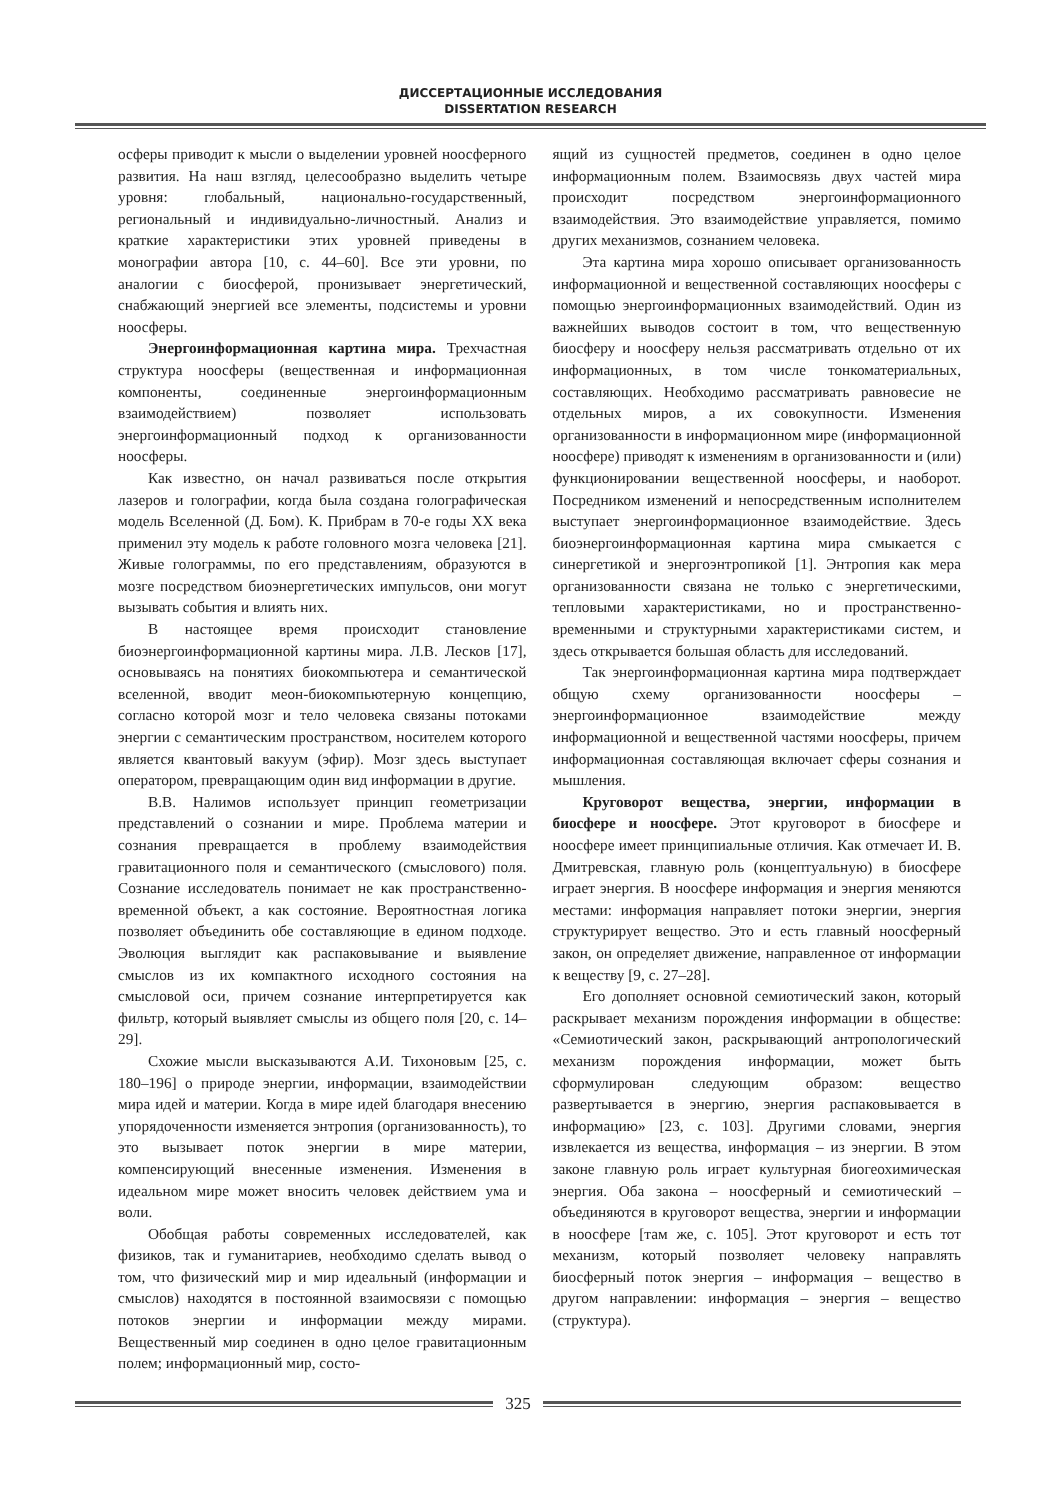ДИССЕРТАЦИОННЫЕ ИССЛЕДОВАНИЯ
DISSERTATION RESEARCH
осферы приводит к мысли о выделении уровней ноосферного развития. На наш взгляд, целесообразно выделить четыре уровня: глобальный, национально-государственный, региональный и индивидуально-личностный. Анализ и краткие характеристики этих уровней приведены в монографии автора [10, с. 44–60]. Все эти уровни, по аналогии с биосферой, пронизывает энергетический, снабжающий энергией все элементы, подсистемы и уровни ноосферы.
Энергоинформационная картина мира. Трехчастная структура ноосферы (вещественная и информационная компоненты, соединенные энергоинформационным взаимодействием) позволяет использовать энергоинформационный подход к организованности ноосферы.
Как известно, он начал развиваться после открытия лазеров и голографии, когда была создана голографическая модель Вселенной (Д. Бом). К. Прибрам в 70-е годы XX века применил эту модель к работе головного мозга человека [21]. Живые голограммы, по его представлениям, образуются в мозге посредством биоэнергетических импульсов, они могут вызывать события и влиять них.
В настоящее время происходит становление биоэнергоинформационной картины мира. Л.В. Лесков [17], основываясь на понятиях биокомпьютера и семантической вселенной, вводит меон-биокомпьютерную концепцию, согласно которой мозг и тело человека связаны потоками энергии с семантическим пространством, носителем которого является квантовый вакуум (эфир). Мозг здесь выступает оператором, превращающим один вид информации в другие.
В.В. Налимов использует принцип геометризации представлений о сознании и мире. Проблема материи и сознания превращается в проблему взаимодействия гравитационного поля и семантического (смыслового) поля. Сознание исследователь понимает не как пространственно-временной объект, а как состояние. Вероятностная логика позволяет объединить обе составляющие в едином подходе. Эволюция выглядит как распаковывание и выявление смыслов из их компактного исходного состояния на смысловой оси, причем сознание интерпретируется как фильтр, который выявляет смыслы из общего поля [20, с. 14–29].
Схожие мысли высказываются А.И. Тихоновым [25, с. 180–196] о природе энергии, информации, взаимодействии мира идей и материи. Когда в мире идей благодаря внесению упорядоченности изменяется энтропия (организованность), то это вызывает поток энергии в мире материи, компенсирующий внесенные изменения. Изменения в идеальном мире может вносить человек действием ума и воли.
Обобщая работы современных исследователей, как физиков, так и гуманитариев, необходимо сделать вывод о том, что физический мир и мир идеальный (информации и смыслов) находятся в постоянной взаимосвязи с помощью потоков энергии и информации между мирами. Вещественный мир соединен в одно целое гравитационным полем; информационный мир, состо-
ящий из сущностей предметов, соединен в одно целое информационным полем. Взаимосвязь двух частей мира происходит посредством энергоинформационного взаимодействия. Это взаимодействие управляется, помимо других механизмов, сознанием человека.
Эта картина мира хорошо описывает организованность информационной и вещественной составляющих ноосферы с помощью энергоинформационных взаимодействий. Один из важнейших выводов состоит в том, что вещественную биосферу и ноосферу нельзя рассматривать отдельно от их информационных, в том числе тонкоматериальных, составляющих. Необходимо рассматривать равновесие не отдельных миров, а их совокупности. Изменения организованности в информационном мире (информационной ноосфере) приводят к изменениям в организованности и (или) функционировании вещественной ноосферы, и наоборот. Посредником изменений и непосредственным исполнителем выступает энергоинформационное взаимодействие. Здесь биоэнергоинформационная картина мира смыкается с синергетикой и энергоэнтропикой [1]. Энтропия как мера организованности связана не только с энергетическими, тепловыми характеристиками, но и пространственно-временными и структурными характеристиками систем, и здесь открывается большая область для исследований.
Так энергоинформационная картина мира подтверждает общую схему организованности ноосферы – энергоинформационное взаимодействие между информационной и вещественной частями ноосферы, причем информационная составляющая включает сферы сознания и мышления.
Круговорот вещества, энергии, информации в биосфере и ноосфере. Этот круговорот в биосфере и ноосфере имеет принципиальные отличия. Как отмечает И. В. Дмитревская, главную роль (концептуальную) в биосфере играет энергия. В ноосфере информация и энергия меняются местами: информация направляет потоки энергии, энергия структурирует вещество. Это и есть главный ноосферный закон, он определяет движение, направленное от информации к веществу [9, с. 27–28].
Его дополняет основной семиотический закон, который раскрывает механизм порождения информации в обществе: «Семиотический закон, раскрывающий антропологический механизм порождения информации, может быть сформулирован следующим образом: вещество развертывается в энергию, энергия распаковывается в информацию» [23, с. 103]. Другими словами, энергия извлекается из вещества, информация – из энергии. В этом законе главную роль играет культурная биогеохимическая энергия. Оба закона – ноосферный и семиотический – объединяются в круговорот вещества, энергии и информации в ноосфере [там же, с. 105]. Этот круговорот и есть тот механизм, который позволяет человеку направлять биосферный поток энергия – информация – вещество в другом направлении: информация – энергия – вещество (структура).
325